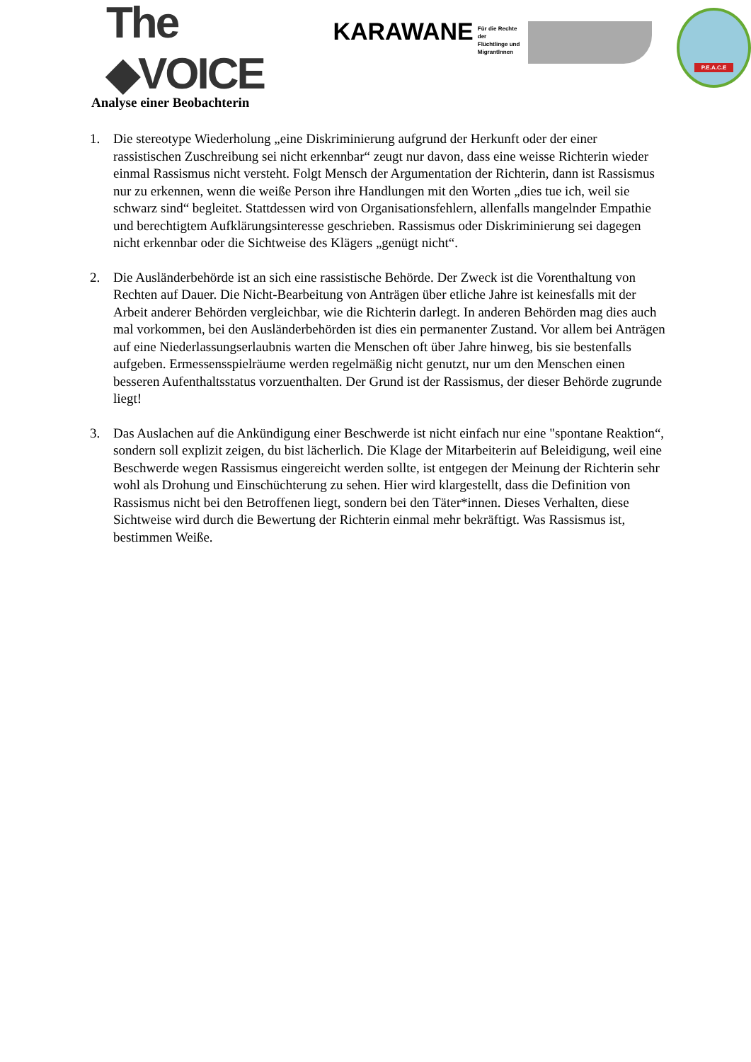The ◆VOICE
KARAWANE
Für die Rechte der
Flüchtlinge und
MigrantInnen
P.E.A.C.E
Analyse einer Beobachterin
1. Die stereotype Wiederholung „eine Diskriminierung aufgrund der Herkunft oder der einer rassistischen Zuschreibung sei nicht erkennbar“ zeugt nur davon, dass eine weisse Richterin wieder einmal Rassismus nicht versteht. Folgt Mensch der Argumentation der Richterin, dann ist Rassismus nur zu erkennen, wenn die weiße Person ihre Handlungen mit den Worten „dies tue ich, weil sie schwarz sind“ begleitet. Stattdessen wird von Organisationsfehlern, allenfalls mangelnder Empathie und berechtigtem Aufklärungsinteresse geschrieben. Rassismus oder Diskriminierung sei dagegen nicht erkennbar oder die Sichtweise des Klägers „genügt nicht“.
2. Die Ausländerbehörde ist an sich eine rassistische Behörde. Der Zweck ist die Vorenthaltung von Rechten auf Dauer. Die Nicht-Bearbeitung von Anträgen über etliche Jahre ist keinesfalls mit der Arbeit anderer Behörden vergleichbar, wie die Richterin darlegt. In anderen Behörden mag dies auch mal vorkommen, bei den Ausländerbehörden ist dies ein permanenter Zustand. Vor allem bei Anträgen auf eine Niederlassungserlaubnis warten die Menschen oft über Jahre hinweg, bis sie bestenfalls aufgeben. Ermessensspielräume werden regelmäßig nicht genutzt, nur um den Menschen einen besseren Aufenthaltsstatus vorzuenthalten. Der Grund ist der Rassismus, der dieser Behörde zugrunde liegt!
3. Das Auslachen auf die Ankündigung einer Beschwerde ist nicht einfach nur eine "spontane Reaktion“, sondern soll explizit zeigen, du bist lächerlich. Die Klage der Mitarbeiterin auf Beleidigung, weil eine Beschwerde wegen Rassismus eingereicht werden sollte, ist entgegen der Meinung der Richterin sehr wohl als Drohung und Einschüchterung zu sehen. Hier wird klargestellt, dass die Definition von Rassismus nicht bei den Betroffenen liegt, sondern bei den Täter*innen. Dieses Verhalten, diese Sichtweise wird durch die Bewertung der Richterin einmal mehr bekräftigt. Was Rassismus ist, bestimmen Weiße.